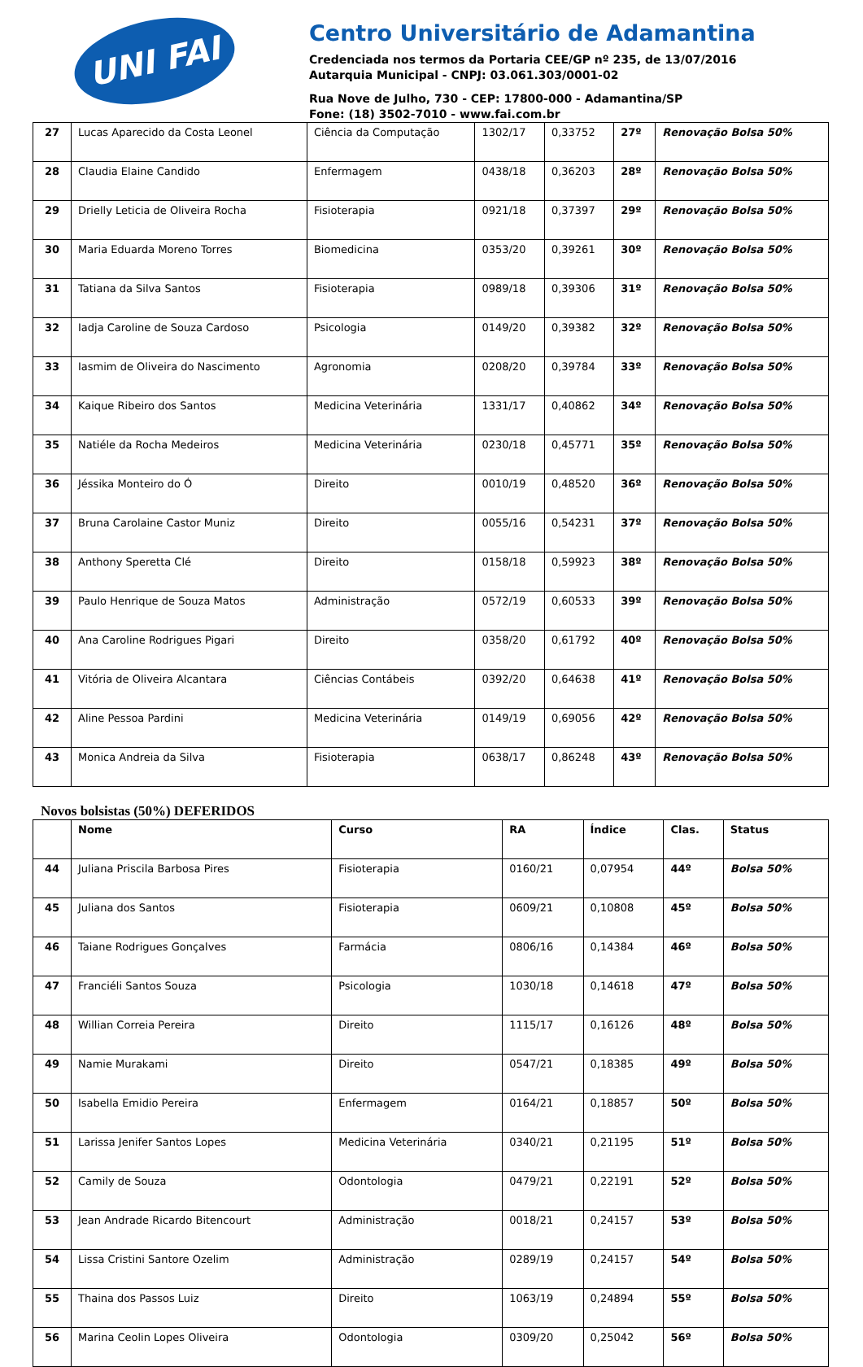UNI FAI
Centro Universitário de Adamantina
Credenciada nos termos da Portaria CEE/GP nº 235, de 13/07/2016
Autarquia Municipal - CNPJ: 03.061.303/0001-02
Rua Nove de Julho, 730 - CEP: 17800-000 - Adamantina/SP
Fone: (18) 3502-7010 - www.fai.com.br
| 27 | Lucas Aparecido da Costa Leonel | Ciência da Computação | 1302/17 | 0,33752 | 27º | Renovação Bolsa 50% |
| 28 | Claudia Elaine Candido | Enfermagem | 0438/18 | 0,36203 | 28º | Renovação Bolsa 50% |
| 29 | Drielly Leticia de Oliveira Rocha | Fisioterapia | 0921/18 | 0,37397 | 29º | Renovação Bolsa 50% |
| 30 | Maria Eduarda Moreno Torres | Biomedicina | 0353/20 | 0,39261 | 30º | Renovação Bolsa 50% |
| 31 | Tatiana da Silva Santos | Fisioterapia | 0989/18 | 0,39306 | 31º | Renovação Bolsa 50% |
| 32 | Iadja Caroline de Souza Cardoso | Psicologia | 0149/20 | 0,39382 | 32º | Renovação Bolsa 50% |
| 33 | Iasmim de Oliveira do Nascimento | Agronomia | 0208/20 | 0,39784 | 33º | Renovação Bolsa 50% |
| 34 | Kaique Ribeiro dos Santos | Medicina Veterinária | 1331/17 | 0,40862 | 34º | Renovação Bolsa 50% |
| 35 | Natiéle da Rocha Medeiros | Medicina Veterinária | 0230/18 | 0,45771 | 35º | Renovação Bolsa 50% |
| 36 | Jéssika Monteiro do Ó | Direito | 0010/19 | 0,48520 | 36º | Renovação Bolsa 50% |
| 37 | Bruna Carolaine Castor Muniz | Direito | 0055/16 | 0,54231 | 37º | Renovação Bolsa 50% |
| 38 | Anthony Speretta Clé | Direito | 0158/18 | 0,59923 | 38º | Renovação Bolsa 50% |
| 39 | Paulo Henrique de Souza Matos | Administração | 0572/19 | 0,60533 | 39º | Renovação Bolsa 50% |
| 40 | Ana Caroline Rodrigues Pigari | Direito | 0358/20 | 0,61792 | 40º | Renovação Bolsa 50% |
| 41 | Vitória de Oliveira Alcantara | Ciências Contábeis | 0392/20 | 0,64638 | 41º | Renovação Bolsa 50% |
| 42 | Aline Pessoa Pardini | Medicina Veterinária | 0149/19 | 0,69056 | 42º | Renovação Bolsa 50% |
| 43 | Monica Andreia da Silva | Fisioterapia | 0638/17 | 0,86248 | 43º | Renovação Bolsa 50% |
Novos bolsistas (50%) DEFERIDOS
| | Nome | Curso | RA | Índice | Clas. | Status |
| --- | --- | --- | --- | --- | --- | --- |
| 44 | Juliana Priscila Barbosa Pires | Fisioterapia | 0160/21 | 0,07954 | 44º | Bolsa 50% |
| 45 | Juliana dos Santos | Fisioterapia | 0609/21 | 0,10808 | 45º | Bolsa 50% |
| 46 | Taiane Rodrigues Gonçalves | Farmácia | 0806/16 | 0,14384 | 46º | Bolsa 50% |
| 47 | Franciéli Santos Souza | Psicologia | 1030/18 | 0,14618 | 47º | Bolsa 50% |
| 48 | Willian Correia Pereira | Direito | 1115/17 | 0,16126 | 48º | Bolsa 50% |
| 49 | Namie Murakami | Direito | 0547/21 | 0,18385 | 49º | Bolsa 50% |
| 50 | Isabella Emidio Pereira | Enfermagem | 0164/21 | 0,18857 | 50º | Bolsa 50% |
| 51 | Larissa Jenifer Santos Lopes | Medicina Veterinária | 0340/21 | 0,21195 | 51º | Bolsa 50% |
| 52 | Camily de Souza | Odontologia | 0479/21 | 0,22191 | 52º | Bolsa 50% |
| 53 | Jean Andrade Ricardo Bitencourt | Administração | 0018/21 | 0,24157 | 53º | Bolsa 50% |
| 54 | Lissa Cristini Santore Ozelim | Administração | 0289/19 | 0,24157 | 54º | Bolsa 50% |
| 55 | Thaina dos Passos Luiz | Direito | 1063/19 | 0,24894 | 55º | Bolsa 50% |
| 56 | Marina Ceolin Lopes Oliveira | Odontologia | 0309/20 | 0,25042 | 56º | Bolsa 50% |